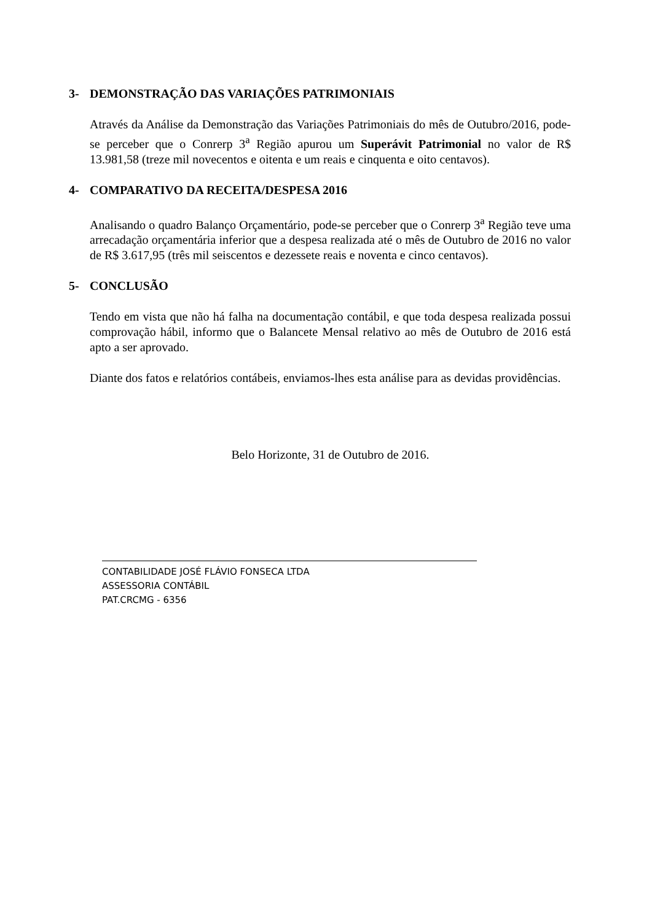3- DEMONSTRAÇÃO DAS VARIAÇÕES PATRIMONIAIS
Através da Análise da Demonstração das Variações Patrimoniais do mês de Outubro/2016, pode-se perceber que o Conrerp 3<sup>a</sup> Região apurou um Superávit Patrimonial no valor de R$ 13.981,58 (treze mil novecentos e oitenta e um reais e cinquenta e oito centavos).
4- COMPARATIVO DA RECEITA/DESPESA 2016
Analisando o quadro Balanço Orçamentário, pode-se perceber que o Conrerp 3<sup>a</sup> Região teve uma arrecadação orçamentária inferior que a despesa realizada até o mês de Outubro de 2016 no valor de R$ 3.617,95 (três mil seiscentos e dezessete reais e noventa e cinco centavos).
5- CONCLUSÃO
Tendo em vista que não há falha na documentação contábil, e que toda despesa realizada possui comprovação hábil, informo que o Balancete Mensal relativo ao mês de Outubro de 2016 está apto a ser aprovado.
Diante dos fatos e relatórios contábeis, enviamos-lhes esta análise para as devidas providências.
Belo Horizonte, 31 de Outubro de 2016.
CONTABILIDADE JOSÉ FLÁVIO FONSECA LTDA
ASSESSORIA CONTÁBIL
PAT.CRCMG - 6356